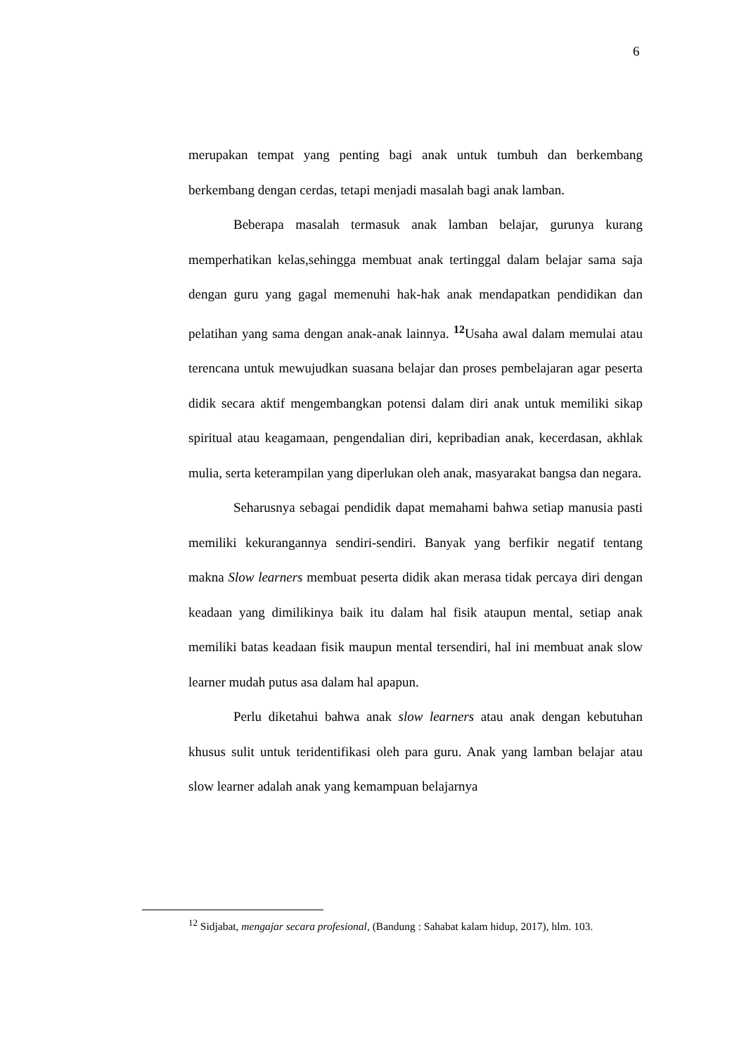6
merupakan tempat yang penting bagi anak untuk tumbuh dan berkembang berkembang dengan cerdas, tetapi menjadi masalah bagi anak lamban.
Beberapa masalah termasuk anak lamban belajar, gurunya kurang memperhatikan kelas,sehingga membuat anak tertinggal dalam belajar sama saja dengan guru yang gagal memenuhi hak-hak anak mendapatkan pendidikan dan pelatihan yang sama dengan anak-anak lainnya. <sup>12</sup>Usaha awal dalam memulai atau terencana untuk mewujudkan suasana belajar dan proses pembelajaran agar peserta didik secara aktif mengembangkan potensi dalam diri anak untuk memiliki sikap spiritual atau keagamaan, pengendalian diri, kepribadian anak, kecerdasan, akhlak mulia, serta keterampilan yang diperlukan oleh anak, masyarakat bangsa dan negara.
Seharusnya sebagai pendidik dapat memahami bahwa setiap manusia pasti memiliki kekurangannya sendiri-sendiri. Banyak yang berfikir negatif tentang makna Slow learners membuat peserta didik akan merasa tidak percaya diri dengan keadaan yang dimilikinya baik itu dalam hal fisik ataupun mental, setiap anak memiliki batas keadaan fisik maupun mental tersendiri, hal ini membuat anak slow learner mudah putus asa dalam hal apapun.
Perlu diketahui bahwa anak slow learners atau anak dengan kebutuhan khusus sulit untuk teridentifikasi oleh para guru. Anak yang lamban belajar atau slow learner adalah anak yang kemampuan belajarnya
<sup>12</sup> Sidjabat, mengajar secara profesional, (Bandung : Sahabat kalam hidup, 2017), hlm. 103.